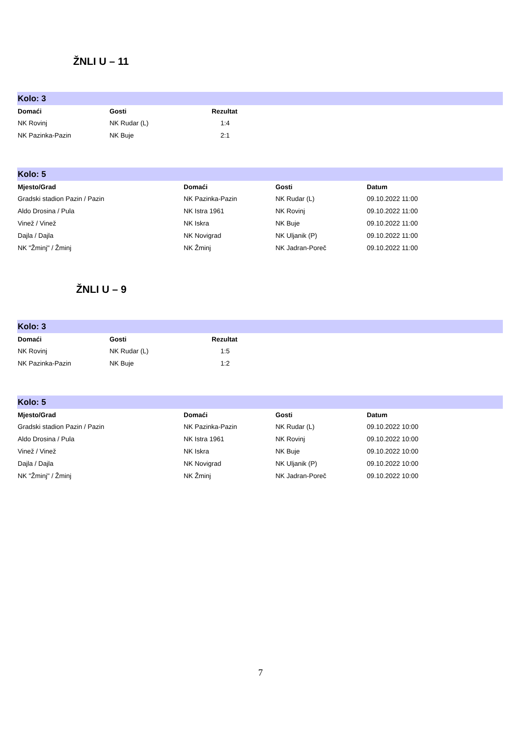ŽNLI U – 11
Kolo: 3
| Domaći | Gosti | Rezultat |
| --- | --- | --- |
| NK Rovinj | NK Rudar (L) | 1:4 |
| NK Pazinka-Pazin | NK Buje | 2:1 |
Kolo: 5
| Mjesto/Grad | Domaći | Gosti | Datum |
| --- | --- | --- | --- |
| Gradski stadion Pazin / Pazin | NK Pazinka-Pazin | NK Rudar (L) | 09.10.2022 11:00 |
| Aldo Drosina / Pula | NK Istra 1961 | NK Rovinj | 09.10.2022 11:00 |
| Vinež / Vinež | NK Iskra | NK Buje | 09.10.2022 11:00 |
| Dajla / Dajla | NK Novigrad | NK Uljanik (P) | 09.10.2022 11:00 |
| NK "Žminj" / Žminj | NK Žminj | NK Jadran-Poreč | 09.10.2022 11:00 |
ŽNLI U – 9
Kolo: 3
| Domaći | Gosti | Rezultat |
| --- | --- | --- |
| NK Rovinj | NK Rudar (L) | 1:5 |
| NK Pazinka-Pazin | NK Buje | 1:2 |
Kolo: 5
| Mjesto/Grad | Domaći | Gosti | Datum |
| --- | --- | --- | --- |
| Gradski stadion Pazin / Pazin | NK Pazinka-Pazin | NK Rudar (L) | 09.10.2022 10:00 |
| Aldo Drosina / Pula | NK Istra 1961 | NK Rovinj | 09.10.2022 10:00 |
| Vinež / Vinež | NK Iskra | NK Buje | 09.10.2022 10:00 |
| Dajla / Dajla | NK Novigrad | NK Uljanik (P) | 09.10.2022 10:00 |
| NK "Žminj" / Žminj | NK Žminj | NK Jadran-Poreč | 09.10.2022 10:00 |
7